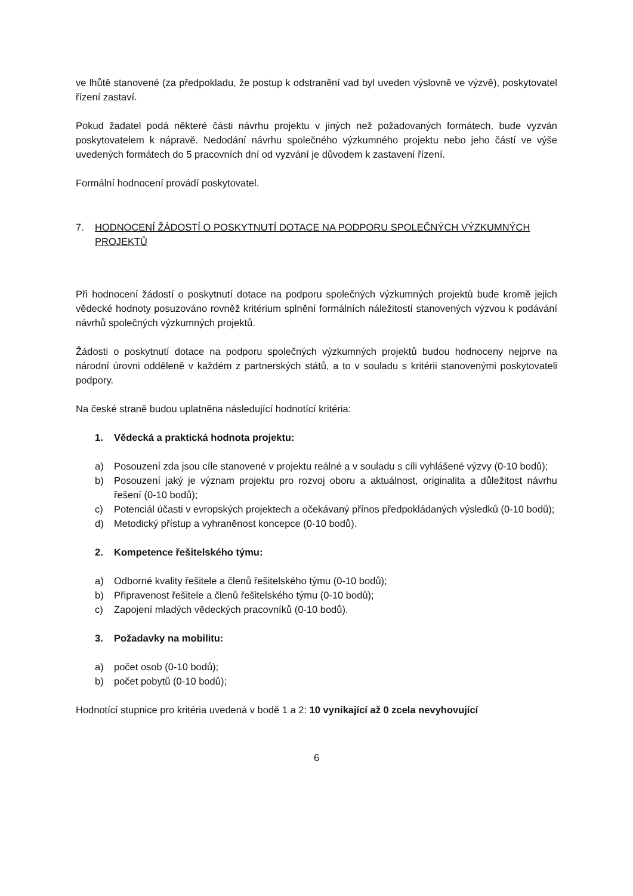ve lhůtě stanovené (za předpokladu, že postup k odstranění vad byl uveden výslovně ve výzvě), poskytovatel řízení zastaví.
Pokud žadatel podá některé části návrhu projektu v jiných než požadovaných formátech, bude vyzván poskytovatelem k nápravě. Nedodání návrhu společného výzkumného projektu nebo jeho částí ve výše uvedených formátech do 5 pracovních dní od vyzvání je důvodem k zastavení řízení.
Formální hodnocení provádí poskytovatel.
7. HODNOCENÍ ŽÁDOSTÍ O POSKYTNUTÍ DOTACE NA PODPORU SPOLEČNÝCH VÝZKUMNÝCH PROJEKTŮ
Při hodnocení žádostí o poskytnutí dotace na podporu společných výzkumných projektů bude kromě jejich vědecké hodnoty posuzováno rovněž kritérium splnění formálních náležitostí stanovených výzvou k podávání návrhů společných výzkumných projektů.
Žádosti o poskytnutí dotace na podporu společných výzkumných projektů budou hodnoceny nejprve na národní úrovni odděleně v každém z partnerských států, a to v souladu s kritérii stanovenými poskytovateli podpory.
Na české straně budou uplatněna následující hodnotící kritéria:
1. Vědecká a praktická hodnota projektu:
a) Posouzení zda jsou cíle stanovené v projektu reálné a v souladu s cíli vyhlášené výzvy (0-10 bodů);
b) Posouzení jaký je význam projektu pro rozvoj oboru a aktuálnost, originalita a důležitost návrhu řešení (0-10 bodů);
c) Potenciál účasti v evropských projektech a očekávaný přínos předpokládaných výsledků (0-10 bodů);
d) Metodický přístup a vyhraněnost koncepce (0-10 bodů).
2. Kompetence řešitelského týmu:
a) Odborné kvality řešitele a členů řešitelského týmu (0-10 bodů);
b) Připravenost řešitele a členů řešitelského týmu (0-10 bodů);
c) Zapojení mladých vědeckých pracovníků (0-10 bodů).
3. Požadavky na mobilitu:
a) počet osob (0-10 bodů);
b) počet pobytů (0-10 bodů);
Hodnotící stupnice pro kritéria uvedená v bodě 1 a 2: 10 vynikající až 0 zcela nevyhovující
6